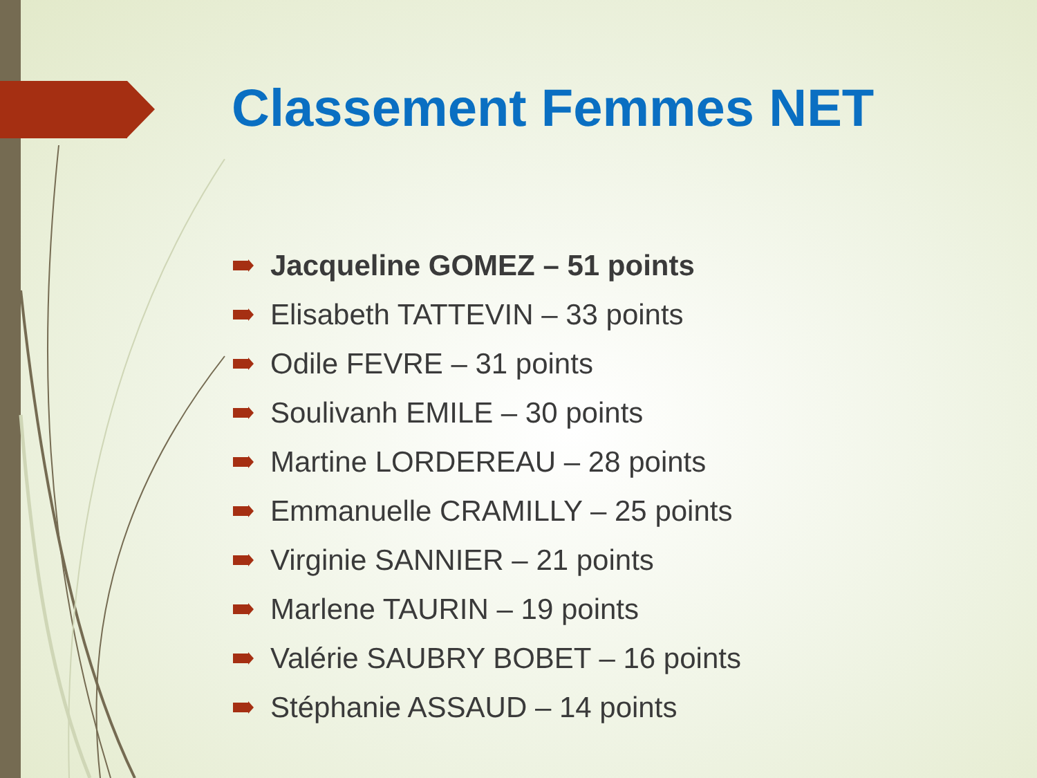Classement Femmes NET
Jacqueline GOMEZ – 51 points
Elisabeth TATTEVIN – 33 points
Odile FEVRE – 31 points
Soulivanh EMILE – 30 points
Martine LORDEREAU – 28 points
Emmanuelle CRAMILLY – 25 points
Virginie SANNIER – 21 points
Marlene TAURIN – 19 points
Valérie SAUBRY BOBET – 16 points
Stéphanie ASSAUD – 14 points